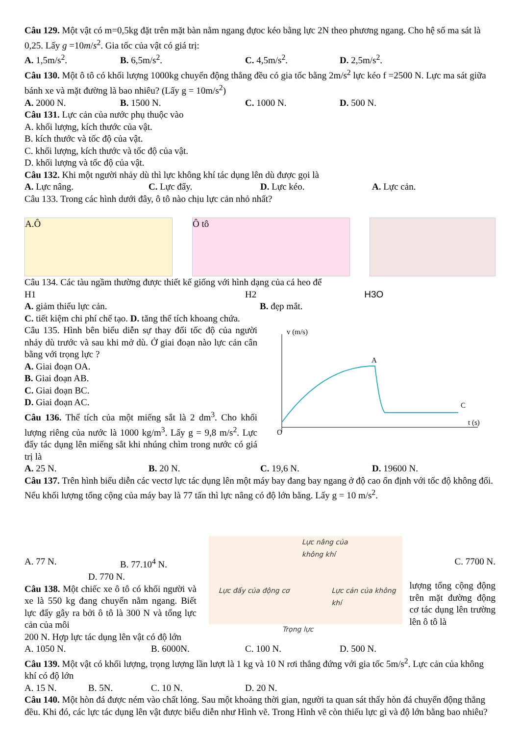Câu 129. Một vật có m=0,5kg đặt trên mặt bàn nằm ngang đựoc kéo bằng lực 2N theo phương ngang. Cho hệ số ma sát là 0,25. Lấy g =10m/s<sup>2</sup>. Gia tốc của vật có giá trị:
A. 1,5m/s<sup>2</sup>. B. 6,5m/s<sup>2</sup>. C. 4,5m/s<sup>2</sup>. D. 2,5m/s<sup>2</sup>.
Câu 130. Một ô tô có khối lượng 1000kg chuyển động thẳng đều có gia tốc bằng 2m/s<sup>2</sup> lực kéo f =2500 N. Lực ma sát giữa bánh xe và mặt đường là bao nhiêu? (Lấy g = 10m/s<sup>2</sup>)
A. 2000 N. B. 1500 N. C. 1000 N. D. 500 N.
Câu 131. Lực cản của nước phụ thuộc vào
A. khối lượng, kích thước của vật.
B. kích thước và tốc độ của vật.
C. khối lượng, kích thước và tốc độ của vật.
D. khối lượng và tốc độ của vật.
Câu 132. Khi một người nhảy dù thì lực không khí tác dụng lên dù được gọi là
A. Lực nâng. C. Lực đẩy. D. Lực kéo. A. Lực cản.
Câu 133. Trong các hình dưới đây, ô tô nào chịu lực cản nhỏ nhất?
A.Ô Ô tô
Câu 134. Các tàu ngầm thường được thiết kế giống với hình dạng của cá heo để
H1 H2 H3O
A. giảm thiểu lực cản. B. đẹp mắt.
C. tiết kiệm chi phí chế tạo. D. tăng thể tích khoang chứa.
Câu 135. Hình bên biểu diễn sự thay đổi tốc độ của người nhảy dù trước và sau khi mở dù. Ở giai đoạn nào lực cản cân bằng với trọng lực ?
A. Giai đoạn OA.
B. Giai đoạn AB.
C. Giai đoạn BC.
D. Giai đoạn AC.
Câu 136. Thể tích của một miếng sắt là 2 dm<sup>3</sup>. Cho khối lượng riêng của nước là 1000 kg/m<sup>3</sup>. Lấy g = 9,8 m/s<sup>2</sup>. Lực đẩy tác dụng lên miếng sắt khi nhúng chìm trong nước có giá trị là
v (m/s)
t (s)
O
A
C
A. 25 N. B. 20 N. C. 19,6 N. D. 19600 N.
Câu 137. Trên hình biểu diễn các vectơ lực tác dụng lên một máy bay đang bay ngang ở độ cao ổn định với tốc độ không đổi. Nếu khối lượng tổng cộng của máy bay là 77 tấn thì lực nâng có độ lớn bằng. Lấy g = 10 m/s<sup>2</sup>.
A. 77 N. B. 77.10<sup>4</sup> N.
D. 770 N.
Câu 138. Một chiếc xe ô tô có khối người và xe là 550 kg đang chuyển nằm ngang. Biết lực đẩy gây ra bởi ô tô là 300 N và tổng lực cản của môi
Lực nâng của
không khí
Lực đẩy của động cơ Lực cản của không khí
Trọng lực
C. 7700 N.
lượng tổng cộng động trên mặt đường động cơ tác dụng lên trường lên ô tô là
200 N. Hợp lực tác dụng lên vật có độ lớn
A. 1050 N. B. 6000N. C. 100 N. D. 500 N.
Câu 139. Một vật có khối lượng, trọng lượng lần lượt là 1 kg và 10 N rơi thẳng đứng với gia tốc 5m/s<sup>2</sup>. Lực cản của không khí có độ lớn
A. 15 N. B. 5N. C. 10 N. D. 20 N.
Câu 140. Một hòn đá được ném vào chất lỏng. Sau một khoảng thời gian, người ta quan sát thấy hòn đá chuyển động thẳng đều. Khi đó, các lực tác dụng lên vật được biểu diễn như Hình vẽ. Trong Hình vẽ còn thiếu lực gì và độ lớn bằng bao nhiêu?